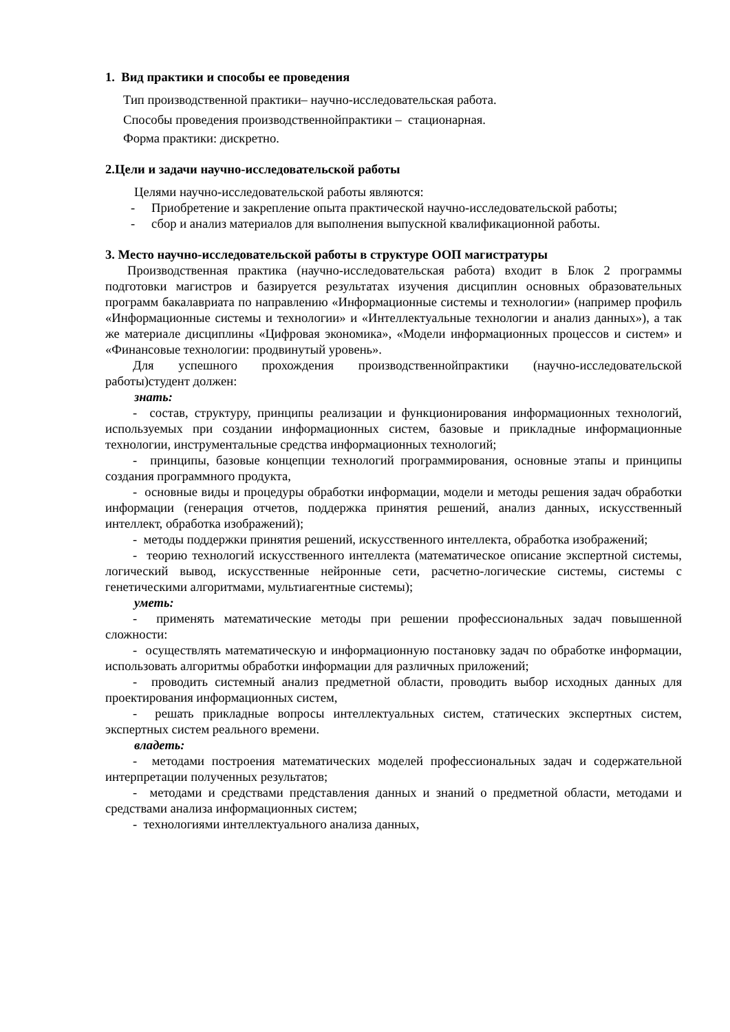1. Вид практики и способы ее проведения
Тип производственной практики– научно-исследовательская работа.
Способы проведения производственнойпрактики – стационарная.
Форма практики: дискретно.
2.Цели и задачи научно-исследовательской работы
Целями научно-исследовательской работы являются:
- Приобретение и закрепление опыта практической научно-исследовательской работы;
- сбор и анализ материалов для выполнения выпускной квалификационной работы.
3. Место научно-исследовательской работы в структуре ООП магистратуры
Производственная практика (научно-исследовательская работа) входит в Блок 2 программы подготовки магистров и базируется результатах изучения дисциплин основных образовательных программ бакалавриата по направлению «Информационные системы и технологии» (например профиль «Информационные системы и технологии» и «Интеллектуальные технологии и анализ данных»), а так же материале дисциплины «Цифровая экономика», «Модели информационных процессов и систем» и «Финансовые технологии: продвинутый уровень».
Для успешного прохождения производственнойпрактики (научно-исследовательской работы)студент должен:
знать:
- состав, структуру, принципы реализации и функционирования информационных технологий, используемых при создании информационных систем, базовые и прикладные информационные технологии, инструментальные средства информационных технологий;
- принципы, базовые концепции технологий программирования, основные этапы и принципы создания программного продукта,
- основные виды и процедуры обработки информации, модели и методы решения задач обработки информации (генерация отчетов, поддержка принятия решений, анализ данных, искусственный интеллект, обработка изображений);
- методы поддержки принятия решений, искусственного интеллекта, обработка изображений;
- теорию технологий искусственного интеллекта (математическое описание экспертной системы, логический вывод, искусственные нейронные сети, расчетно-логические системы, системы с генетическими алгоритмами, мультиагентные системы);
уметь:
- применять математические методы при решении профессиональных задач повышенной сложности:
- осуществлять математическую и информационную постановку задач по обработке информации, использовать алгоритмы обработки информации для различных приложений;
- проводить системный анализ предметной области, проводить выбор исходных данных для проектирования информационных систем,
- решать прикладные вопросы интеллектуальных систем, статических экспертных систем, экспертных систем реального времени.
владеть:
- методами построения математических моделей профессиональных задач и содержательной интерпретации полученных результатов;
- методами и средствами представления данных и знаний о предметной области, методами и средствами анализа информационных систем;
- технологиями интеллектуального анализа данных,